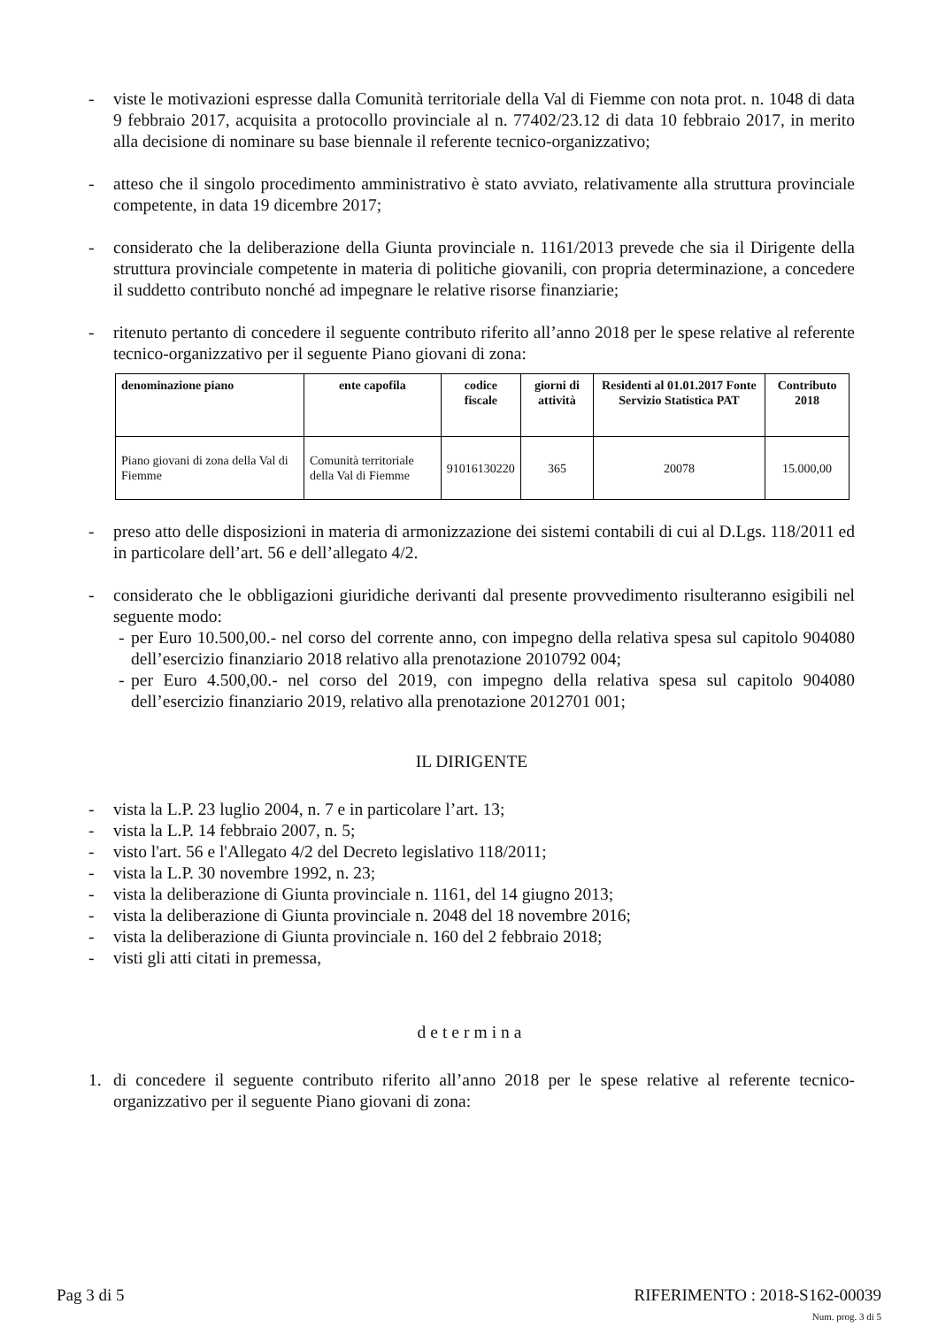- viste le motivazioni espresse dalla Comunità territoriale della Val di Fiemme con nota prot. n. 1048 di data 9 febbraio 2017, acquisita a protocollo provinciale al n. 77402/23.12 di data 10 febbraio 2017, in merito alla decisione di nominare su base biennale il referente tecnico-organizzativo;
- atteso che il singolo procedimento amministrativo è stato avviato, relativamente alla struttura provinciale competente, in data 19 dicembre 2017;
- considerato che la deliberazione della Giunta provinciale n. 1161/2013 prevede che sia il Dirigente della struttura provinciale competente in materia di politiche giovanili, con propria determinazione, a concedere il suddetto contributo nonché ad impegnare le relative risorse finanziarie;
- ritenuto pertanto di concedere il seguente contributo riferito all’anno 2018 per le spese relative al referente tecnico-organizzativo per il seguente Piano giovani di zona:
| denominazione piano | ente capofila | codice fiscale | giorni di attività | Residenti al 01.01.2017 Fonte Servizio Statistica PAT | Contributo 2018 |
| --- | --- | --- | --- | --- | --- |
| Piano giovani di zona della Val di Fiemme | Comunità territoriale della Val di Fiemme | 91016130220 | 365 | 20078 | 15.000,00 |
- preso atto delle disposizioni in materia di armonizzazione dei sistemi contabili di cui al D.Lgs. 118/2011 ed in particolare dell’art. 56 e dell’allegato 4/2.
- considerato che le obbligazioni giuridiche derivanti dal presente provvedimento risulteranno esigibili nel seguente modo:
- per Euro 10.500,00.- nel corso del corrente anno, con impegno della relativa spesa sul capitolo 904080 dell’esercizio finanziario 2018 relativo alla prenotazione 2010792 004;
- per Euro 4.500,00.- nel corso del 2019, con impegno della relativa spesa sul capitolo 904080 dell’esercizio finanziario 2019, relativo alla prenotazione 2012701 001;
IL DIRIGENTE
- vista la L.P. 23 luglio 2004, n. 7 e in particolare l’art. 13;
- vista la L.P. 14 febbraio 2007, n. 5;
- visto l'art. 56 e l'Allegato 4/2 del Decreto legislativo 118/2011;
- vista la L.P. 30 novembre 1992, n. 23;
- vista la deliberazione di Giunta provinciale n. 1161, del 14 giugno 2013;
- vista la deliberazione di Giunta provinciale n. 2048 del 18 novembre 2016;
- vista la deliberazione di Giunta provinciale n. 160 del 2 febbraio 2018;
- visti gli atti citati in premessa,
determina
1. di concedere il seguente contributo riferito all’anno 2018 per le spese relative al referente tecnico-organizzativo per il seguente Piano giovani di zona:
Pag 3 di 5 RIFERIMENTO : 2018-S162-00039
Num. prog. 3 di 5